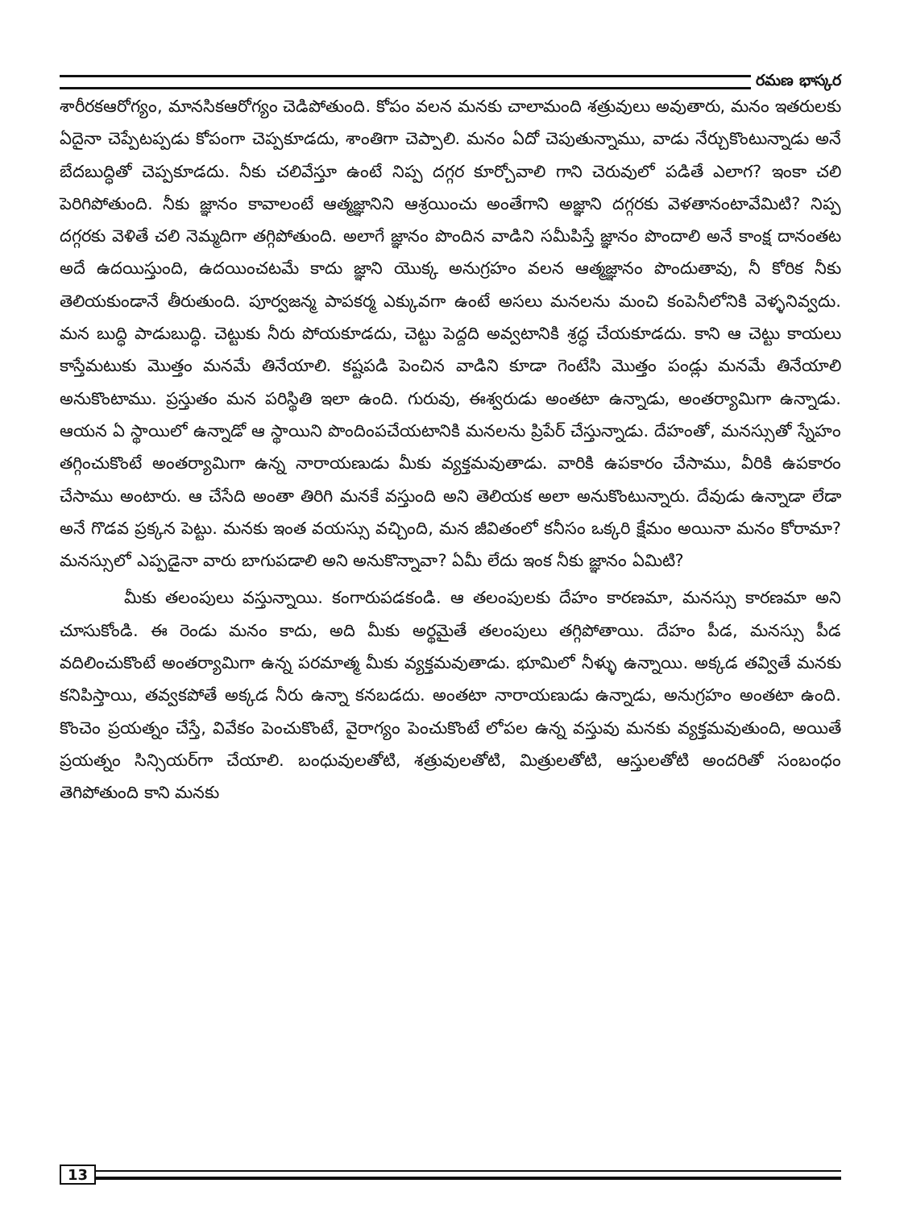రమణ భాస్కర
శారీరకఆరోగ్యం, మానసికఆరోగ్యం చెడిపోతుంది. కోపం వలన మనకు చాలామంది శత్రువులు అవుతారు, మనం ఇతరులకు ఏదైనా చెప్పేటప్పడు కోపంగా చెప్పకూడదు, శాంతిగా చెప్పాలి. మనం ఏదో చెపుతున్నాము, వాడు నేర్చుకొంటున్నాడు అనే బేదబుద్ధితో చెప్పకూడదు. నీకు చలివేస్తూ ఉంటే నిప్ప దగ్గర కూర్చోవాలి గాని చెరువులో పడితే ఎలాగ? ఇంకా చలి పెరిగిపోతుంది. నీకు జ్ఞానం కావాలంటే ఆత్మజ్ఞానిని ఆశ్రయించు అంతేగాని అజ్ఞాని దగ్గరకు వెళతానంటావేమిటి? నిప్ప దగ్గరకు వెళితే చలి నెమ్మదిగా తగ్గిపోతుంది. అలాగే జ్ఞానం పొందిన వాడిని సమీపిస్తే జ్ఞానం పొందాలి అనే కాంక్ష దానంతట అదే ఉదయిస్తుంది, ఉదయించటమే కాదు జ్ఞాని యొక్క అనుగ్రహం వలన ఆత్మజ్ఞానం పొందుతావు, నీ కోరిక నీకు తెలియకుండానే తీరుతుంది. పూర్వజన్మ పాపకర్మ ఎక్కువగా ఉంటే అసలు మనలను మంచి కంపెనీలోనికి వెళ్ళనివ్వదు. మన బుద్ధి పాడుబుద్ధి. చెట్టుకు నీరు పోయకూడదు, చెట్టు పెద్దది అవ్వటానికి శ్రద్ధ చేయకూడదు. కాని ఆ చెట్టు కాయలు కాస్తేమటుకు మొత్తం మనమే తినేయాలి. కష్టపడి పెంచిన వాడిని కూడా గెంటేసి మొత్తం పండ్లు మనమే తినేయాలి అనుకొంటాము. ప్రస్తుతం మన పరిస్థితి ఇలా ఉంది. గురువు, ఈశ్వరుడు అంతటా ఉన్నాడు, అంతర్యామిగా ఉన్నాడు. ఆయన ఏ స్థాయిలో ఉన్నాడో ఆ స్థాయిని పొందింపచేయటానికి మనలను ప్రిపేర్ చేస్తున్నాడు. దేహంతో, మనస్సుతో స్నేహం తగ్గించుకొంటే అంతర్యామిగా ఉన్న నారాయణుడు మీకు వ్యక్తమవుతాడు. వారికి ఉపకారం చేసాము, వీరికి ఉపకారం చేసాము అంటారు. ఆ చేసేది అంతా తిరిగి మనకే వస్తుంది అని తెలియక అలా అనుకొంటున్నారు. దేవుడు ఉన్నాడా లేడా అనే గొడవ ప్రక్కన పెట్టు. మనకు ఇంత వయస్సు వచ్చింది, మన జీవితంలో కనీసం ఒక్కరి క్షేమం అయినా మనం కోరామా? మనస్సులో ఎప్పడైనా వారు బాగుపడాలి అని అనుకొన్నావా? ఏమీ లేదు ఇంక నీకు జ్ఞానం ఏమిటి?
మీకు తలంపులు వస్తున్నాయి. కంగారుపడకండి. ఆ తలంపులకు దేహం కారణమా, మనస్సు కారణమా అని చూసుకోండి. ఈ రెండు మనం కాదు, అది మీకు అర్థమైతే తలంపులు తగ్గిపోతాయి. దేహం పీడ, మనస్సు పీడ వదిలించుకొంటే అంతర్యామిగా ఉన్న పరమాత్మ మీకు వ్యక్తమవుతాడు. భూమిలో నీళ్ళు ఉన్నాయి. అక్కడ తవ్వితే మనకు కనిపిస్తాయి, తవ్వకపోతే అక్కడ నీరు ఉన్నా కనబడదు. అంతటా నారాయణుడు ఉన్నాడు, అనుగ్రహం అంతటా ఉంది. కొంచెం ప్రయత్నం చేస్తే, వివేకం పెంచుకొంటే, వైరాగ్యం పెంచుకొంటే లోపల ఉన్న వస్తువు మనకు వ్యక్తమవుతుంది, అయితే ప్రయత్నం సిన్సియర్‌గా చేయాలి. బంధువులతోటి, శత్రువులతోటి, మిత్రులతోటి, ఆస్తులతోటి అందరితో సంబంధం తెగిపోతుంది కాని మనకు
13